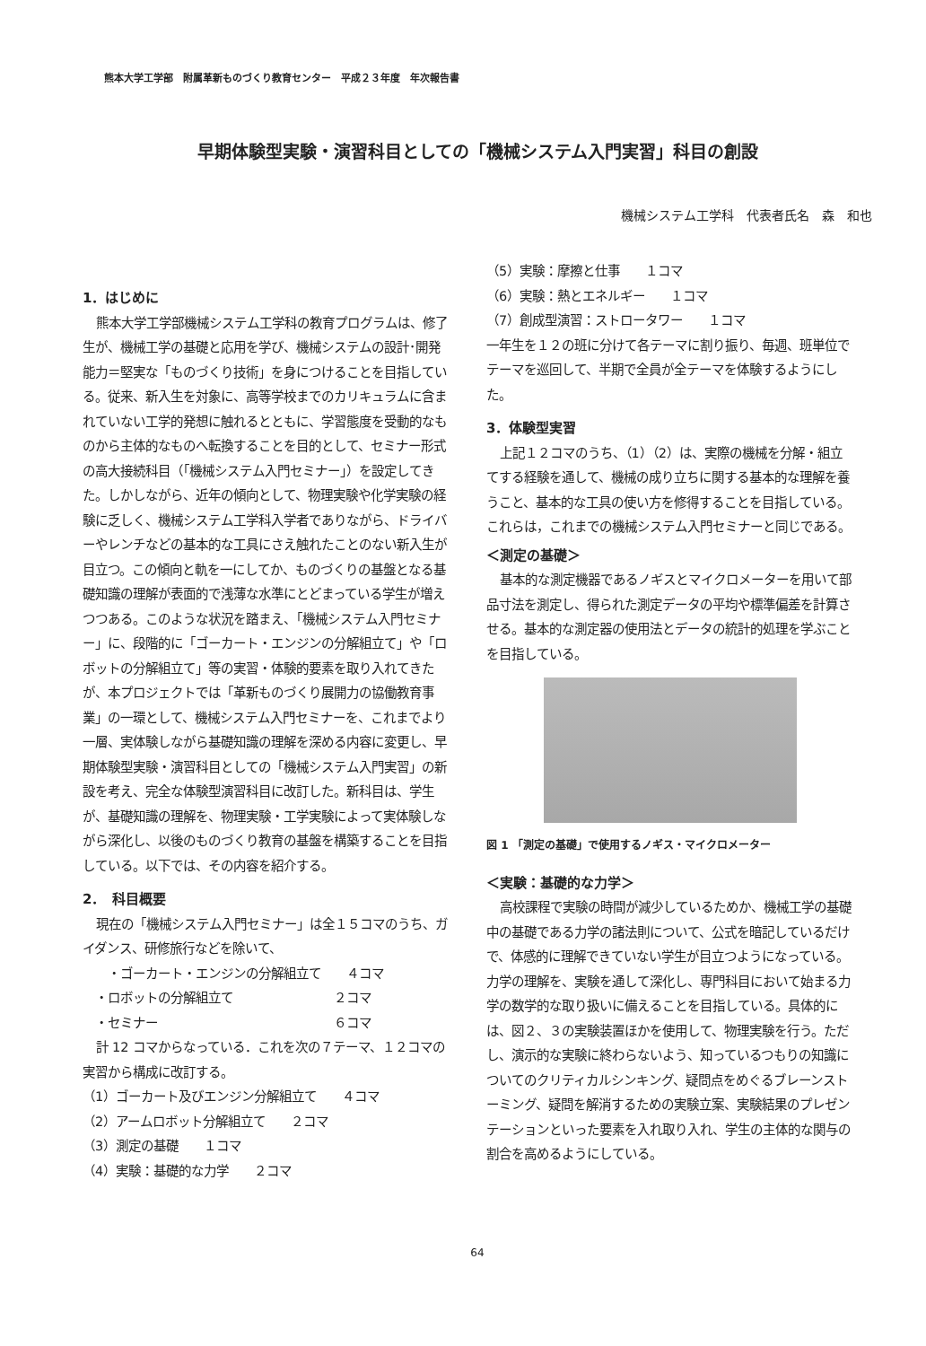熊本大学工学部　附属革新ものづくり教育センター　平成２３年度　年次報告書
早期体験型実験・演習科目としての「機械システム入門実習」科目の創設
機械システム工学科　代表者氏名　森　和也
1．はじめに
熊本大学工学部機械システム工学科の教育プログラムは、修了生が、機械工学の基礎と応用を学び、機械システムの設計･開発能力＝堅実な「ものづくり技術」を身につけることを目指している。従来、新入生を対象に、高等学校までのカリキュラムに含まれていない工学的発想に触れるとともに、学習態度を受動的なものから主体的なものへ転換することを目的として、セミナー形式の高大接続科目（「機械システム入門セミナー」）を設定してきた。しかしながら、近年の傾向として、物理実験や化学実験の経験に乏しく、機械システム工学科入学者でありながら、ドライバーやレンチなどの基本的な工具にさえ触れたことのない新入生が目立つ。この傾向と軌を一にしてか、ものづくりの基盤となる基礎知識の理解が表面的で浅薄な水準にとどまっている学生が増えつつある。このような状況を踏まえ、「機械システム入門セミナー」に、段階的に「ゴーカート・エンジンの分解組立て」や「ロボットの分解組立て」等の実習・体験的要素を取り入れてきたが、本プロジェクトでは「革新ものづくり展開力の協働教育事業」の一環として、機械システム入門セミナーを、これまでより一層、実体験しながら基礎知識の理解を深める内容に変更し、早期体験型実験・演習科目としての「機械システム入門実習」の新設を考え、完全な体験型演習科目に改訂した。新科目は、学生が、基礎知識の理解を、物理実験・工学実験によって実体験しながら深化し、以後のものづくり教育の基盤を構築することを目指している。以下では、その内容を紹介する。
2．　科目概要
現在の「機械システム入門セミナー」は全１５コマのうち、ガイダンス、研修旅行などを除いて、
　　・ゴーカート・エンジンの分解組立て　　４コマ
　・ロボットの分解組立て　　　　　　　　２コマ
　・セミナー　　　　　　　　　　　　　　６コマ
計 12 コマからなっている．これを次の７テーマ、１２コマの実習から構成に改訂する。
（1）ゴーカート及びエンジン分解組立て　　４コマ
（2）アームロボット分解組立て　　２コマ
（3）測定の基礎　　１コマ
（4）実験：基礎的な力学　　２コマ
（5）実験：摩擦と仕事　　１コマ
（6）実験：熱とエネルギー　　１コマ
（7）創成型演習：ストロータワー　　１コマ
一年生を１２の班に分けて各テーマに割り振り、毎週、班単位でテーマを巡回して、半期で全員が全テーマを体験するようにした。
3．体験型実習
上記１２コマのうち、（1）（2）は、実際の機械を分解・組立てする経験を通して、機械の成り立ちに関する基本的な理解を養うこと、基本的な工具の使い方を修得することを目指している。これらは，これまでの機械システム入門セミナーと同じである。
＜測定の基礎＞
基本的な測定機器であるノギスとマイクロメーターを用いて部品寸法を測定し、得られた測定データの平均や標準偏差を計算させる。基本的な測定器の使用法とデータの統計的処理を学ぶことを目指している。
図 1 「測定の基礎」で使用するノギス・マイクロメーター
＜実験：基礎的な力学＞
高校課程で実験の時間が減少しているためか、機械工学の基礎中の基礎である力学の諸法則について、公式を暗記しているだけで、体感的に理解できていない学生が目立つようになっている。力学の理解を、実験を通して深化し、専門科目において始まる力学の数学的な取り扱いに備えることを目指している。具体的には、図２、３の実験装置ほかを使用して、物理実験を行う。ただし、演示的な実験に終わらないよう、知っているつもりの知識についてのクリティカルシンキング、疑問点をめぐるブレーンストーミング、疑問を解消するための実験立案、実験結果のプレゼンテーションといった要素を入れ取り入れ、学生の主体的な関与の割合を高めるようにしている。
64